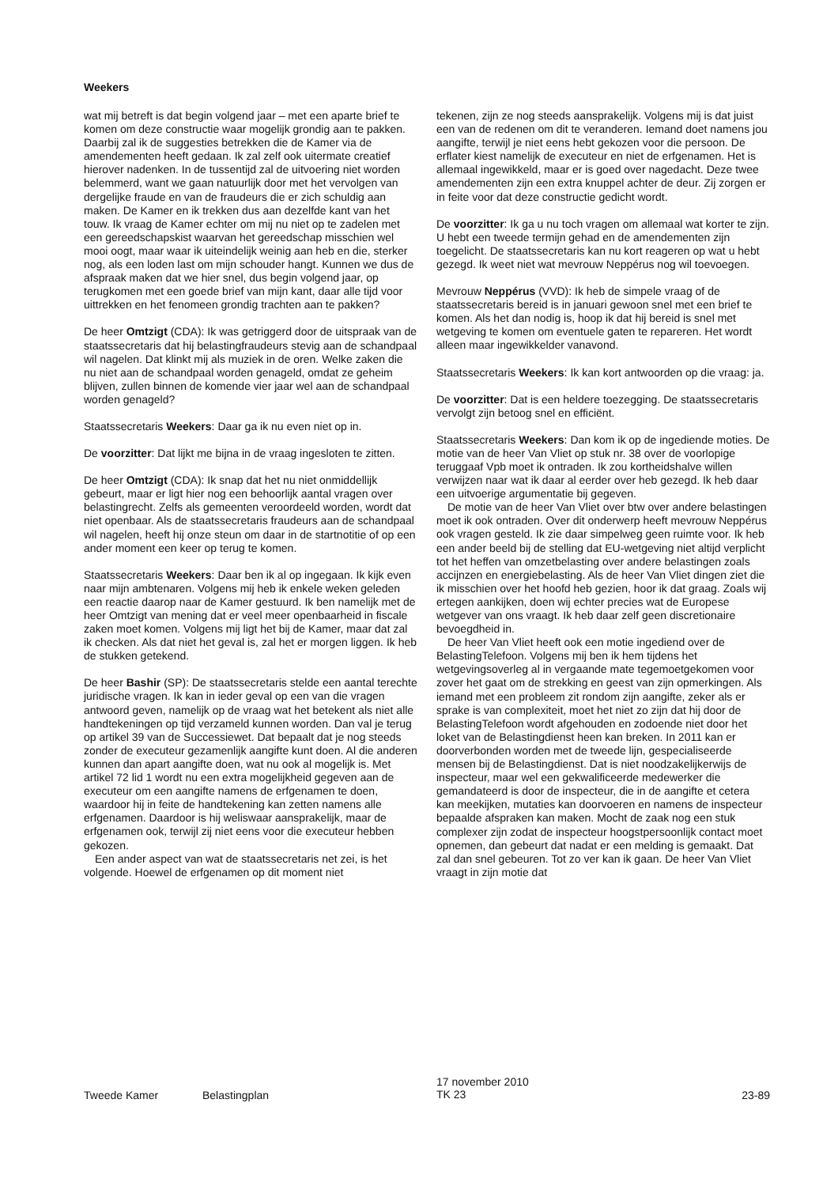Weekers
wat mij betreft is dat begin volgend jaar – met een aparte brief te komen om deze constructie waar mogelijk grondig aan te pakken. Daarbij zal ik de suggesties betrekken die de Kamer via de amendementen heeft gedaan. Ik zal zelf ook uitermate creatief hierover nadenken. In de tussentijd zal de uitvoering niet worden belemmerd, want we gaan natuurlijk door met het vervolgen van dergelijke fraude en van de fraudeurs die er zich schuldig aan maken. De Kamer en ik trekken dus aan dezelfde kant van het touw. Ik vraag de Kamer echter om mij nu niet op te zadelen met een gereedschapskist waarvan het gereedschap misschien wel mooi oogt, maar waar ik uiteindelijk weinig aan heb en die, sterker nog, als een loden last om mijn schouder hangt. Kunnen we dus de afspraak maken dat we hier snel, dus begin volgend jaar, op terugkomen met een goede brief van mijn kant, daar alle tijd voor uittrekken en het fenomeen grondig trachten aan te pakken?
De heer Omtzigt (CDA): Ik was getriggerd door de uitspraak van de staatssecretaris dat hij belastingfraudeurs stevig aan de schandpaal wil nagelen. Dat klinkt mij als muziek in de oren. Welke zaken die nu niet aan de schandpaal worden genageld, omdat ze geheim blijven, zullen binnen de komende vier jaar wel aan de schandpaal worden genageld?
Staatssecretaris Weekers: Daar ga ik nu even niet op in.
De voorzitter: Dat lijkt me bijna in de vraag ingesloten te zitten.
De heer Omtzigt (CDA): Ik snap dat het nu niet onmiddellijk gebeurt, maar er ligt hier nog een behoorlijk aantal vragen over belastingrecht. Zelfs als gemeenten veroordeeld worden, wordt dat niet openbaar. Als de staatssecretaris fraudeurs aan de schandpaal wil nagelen, heeft hij onze steun om daar in de startnotitie of op een ander moment een keer op terug te komen.
Staatssecretaris Weekers: Daar ben ik al op ingegaan. Ik kijk even naar mijn ambtenaren. Volgens mij heb ik enkele weken geleden een reactie daarop naar de Kamer gestuurd. Ik ben namelijk met de heer Omtzigt van mening dat er veel meer openbaarheid in fiscale zaken moet komen. Volgens mij ligt het bij de Kamer, maar dat zal ik checken. Als dat niet het geval is, zal het er morgen liggen. Ik heb de stukken getekend.
De heer Bashir (SP): De staatssecretaris stelde een aantal terechte juridische vragen. Ik kan in ieder geval op een van die vragen antwoord geven, namelijk op de vraag wat het betekent als niet alle handtekeningen op tijd verzameld kunnen worden. Dan val je terug op artikel 39 van de Successiewet. Dat bepaalt dat je nog steeds zonder de executeur gezamenlijk aangifte kunt doen. Al die anderen kunnen dan apart aangifte doen, wat nu ook al mogelijk is. Met artikel 72 lid 1 wordt nu een extra mogelijkheid gegeven aan de executeur om een aangifte namens de erfgenamen te doen, waardoor hij in feite de handtekening kan zetten namens alle erfgenamen. Daardoor is hij weliswaar aansprakelijk, maar de erfgenamen ook, terwijl zij niet eens voor die executeur hebben gekozen.
Een ander aspect van wat de staatssecretaris net zei, is het volgende. Hoewel de erfgenamen op dit moment niet
tekenen, zijn ze nog steeds aansprakelijk. Volgens mij is dat juist een van de redenen om dit te veranderen. Iemand doet namens jou aangifte, terwijl je niet eens hebt gekozen voor die persoon. De erflater kiest namelijk de executeur en niet de erfgenamen. Het is allemaal ingewikkeld, maar er is goed over nagedacht. Deze twee amendementen zijn een extra knuppel achter de deur. Zij zorgen er in feite voor dat deze constructie gedicht wordt.
De voorzitter: Ik ga u nu toch vragen om allemaal wat korter te zijn. U hebt een tweede termijn gehad en de amendementen zijn toegelicht. De staatssecretaris kan nu kort reageren op wat u hebt gezegd. Ik weet niet wat mevrouw Neppérus nog wil toevoegen.
Mevrouw Neppérus (VVD): Ik heb de simpele vraag of de staatssecretaris bereid is in januari gewoon snel met een brief te komen. Als het dan nodig is, hoop ik dat hij bereid is snel met wetgeving te komen om eventuele gaten te repareren. Het wordt alleen maar ingewikkelder vanavond.
Staatssecretaris Weekers: Ik kan kort antwoorden op die vraag: ja.
De voorzitter: Dat is een heldere toezegging. De staatssecretaris vervolgt zijn betoog snel en efficiënt.
Staatssecretaris Weekers: Dan kom ik op de ingediende moties. De motie van de heer Van Vliet op stuk nr. 38 over de voorlopige teruggaaf Vpb moet ik ontraden. Ik zou kortheidshalve willen verwijzen naar wat ik daar al eerder over heb gezegd. Ik heb daar een uitvoerige argumentatie bij gegeven.
De motie van de heer Van Vliet over btw over andere belastingen moet ik ook ontraden. Over dit onderwerp heeft mevrouw Neppérus ook vragen gesteld. Ik zie daar simpelweg geen ruimte voor. Ik heb een ander beeld bij de stelling dat EU-wetgeving niet altijd verplicht tot het heffen van omzetbelasting over andere belastingen zoals accijnzen en energiebelasting. Als de heer Van Vliet dingen ziet die ik misschien over het hoofd heb gezien, hoor ik dat graag. Zoals wij ertegen aankijken, doen wij echter precies wat de Europese wetgever van ons vraagt. Ik heb daar zelf geen discretionaire bevoegdheid in.
De heer Van Vliet heeft ook een motie ingediend over de BelastingTelefoon. Volgens mij ben ik hem tijdens het wetgevingsoverleg al in vergaande mate tegemoetgekomen voor zover het gaat om de strekking en geest van zijn opmerkingen. Als iemand met een probleem zit rondom zijn aangifte, zeker als er sprake is van complexiteit, moet het niet zo zijn dat hij door de BelastingTelefoon wordt afgehouden en zodoende niet door het loket van de Belastingdienst heen kan breken. In 2011 kan er doorverbonden worden met de tweede lijn, gespecialiseerde mensen bij de Belastingdienst. Dat is niet noodzakelijkerwijs de inspecteur, maar wel een gekwalificeerde medewerker die gemandateerd is door de inspecteur, die in de aangifte et cetera kan meekijken, mutaties kan doorvoeren en namens de inspecteur bepaalde afspraken kan maken. Mocht de zaak nog een stuk complexer zijn zodat de inspecteur hoogstpersoonlijk contact moet opnemen, dan gebeurt dat nadat er een melding is gemaakt. Dat zal dan snel gebeuren. Tot zo ver kan ik gaan. De heer Van Vliet vraagt in zijn motie dat
Tweede Kamer Belastingplan
17 november 2010
TK 23
23-89